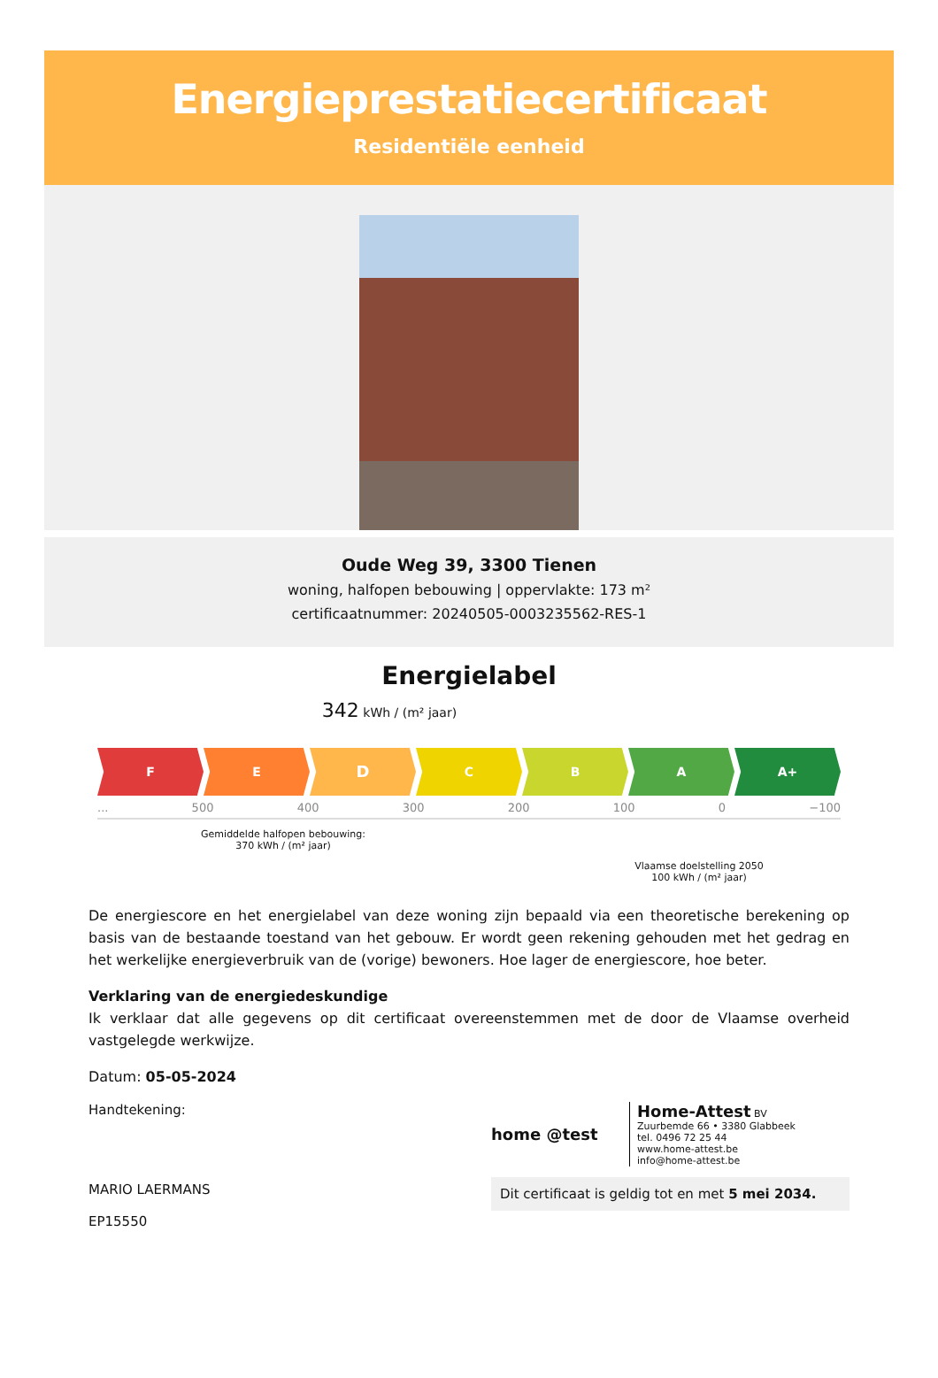Energieprestatiecertificaat
Residentiële eenheid
Oude Weg 39, 3300 Tienen
woning, halfopen bebouwing | oppervlakte: 173 m²
certificaatnummer: 20240505-0003235562-RES-1
Energielabel
342 kWh / (m² jaar)
F E
D
C B A A+
... 500 400 300 200 100 0 −100
Gemiddelde halfopen bebouwing:
370 kWh / (m² jaar)
Vlaamse doelstelling 2050
100 kWh / (m² jaar)
De energiescore en het energielabel van deze woning zijn bepaald via een theoretische berekening op basis van de bestaande toestand van het gebouw. Er wordt geen rekening gehouden met het gedrag en het werkelijke energieverbruik van de (vorige) bewoners. Hoe lager de energiescore, hoe beter.
Verklaring van de energiedeskundige
Ik verklaar dat alle gegevens op dit certificaat overeenstemmen met de door de Vlaamse overheid vastgelegde werkwijze.
Datum: 05-05-2024
Handtekening:
MARIO LAERMANS
EP15550
home @test
Home-Attest BV
Zuurbemde 66 • 3380 Glabbeek
tel. 0496 72 25 44
www.home-attest.be
info@home-attest.be
Dit certificaat is geldig tot en met 5 mei 2034.